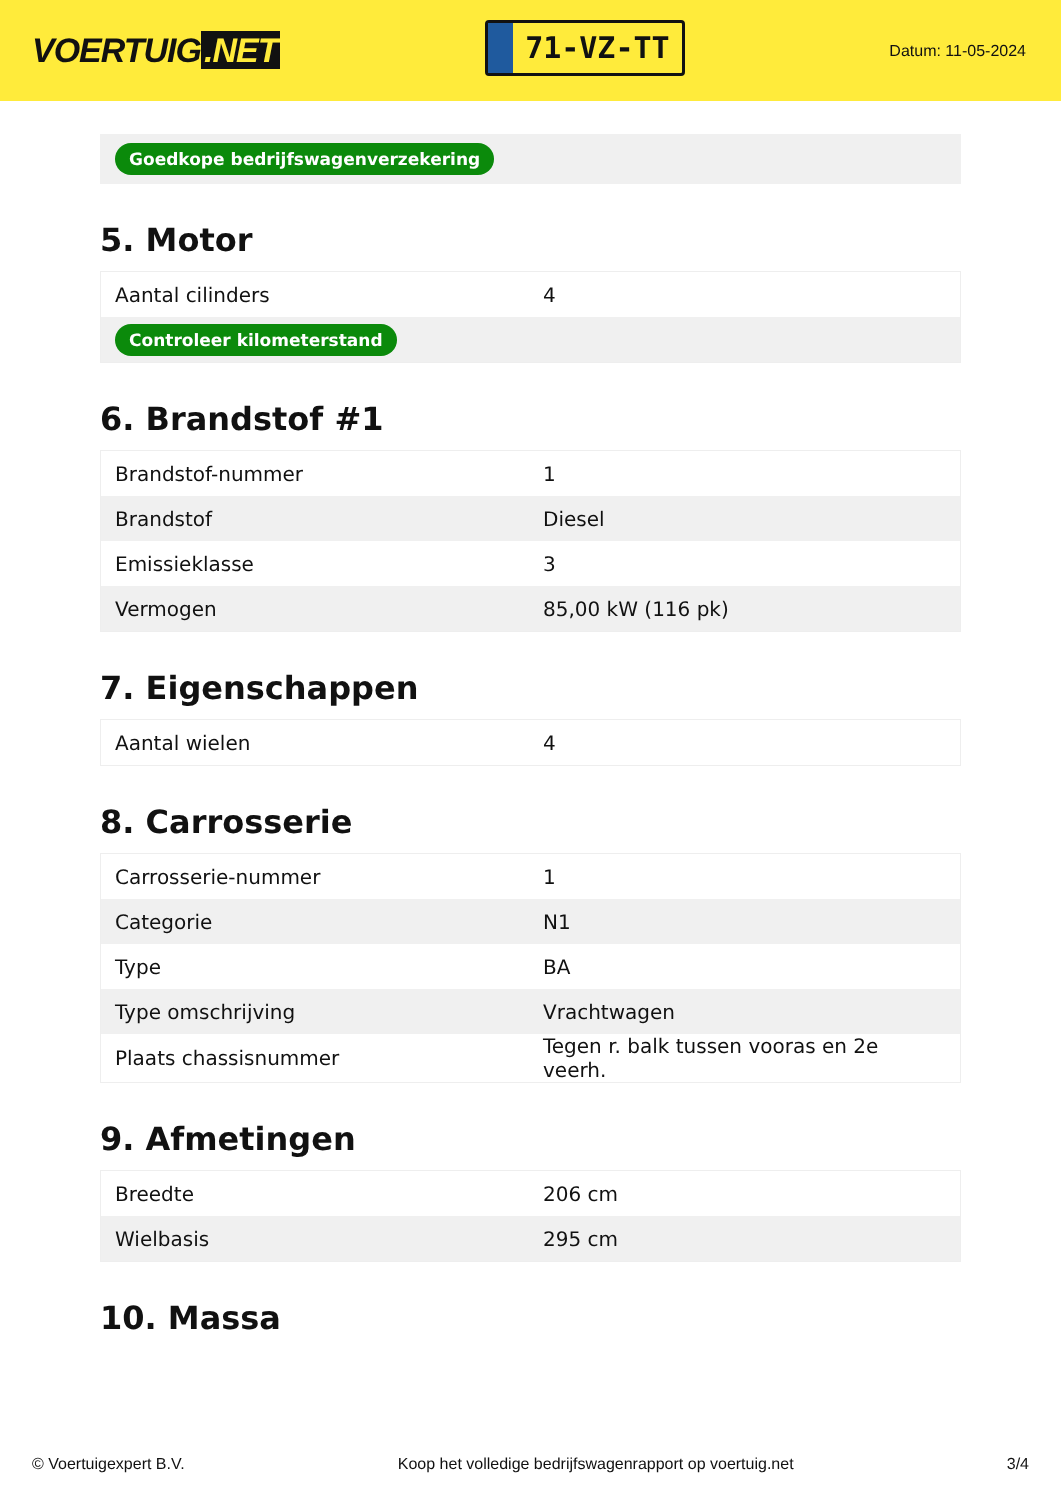VOERTUIG.NET
71-VZ-TT
Datum: 11-05-2024
Goedkope bedrijfswagenverzekering
5. Motor
| Aantal cilinders | 4 |
| Controleer kilometerstand | |
6. Brandstof #1
| Brandstof-nummer | 1 |
| Brandstof | Diesel |
| Emissieklasse | 3 |
| Vermogen | 85,00 kW (116 pk) |
7. Eigenschappen
| Aantal wielen | 4 |
8. Carrosserie
| Carrosserie-nummer | 1 |
| Categorie | N1 |
| Type | BA |
| Type omschrijving | Vrachtwagen |
| Plaats chassisnummer | Tegen r. balk tussen vooras en 2e veerh. |
9. Afmetingen
| Breedte | 206 cm |
| Wielbasis | 295 cm |
10. Massa
© Voertuigexpert B.V. Koop het volledige bedrijfswagenrapport op voertuig.net 3/4